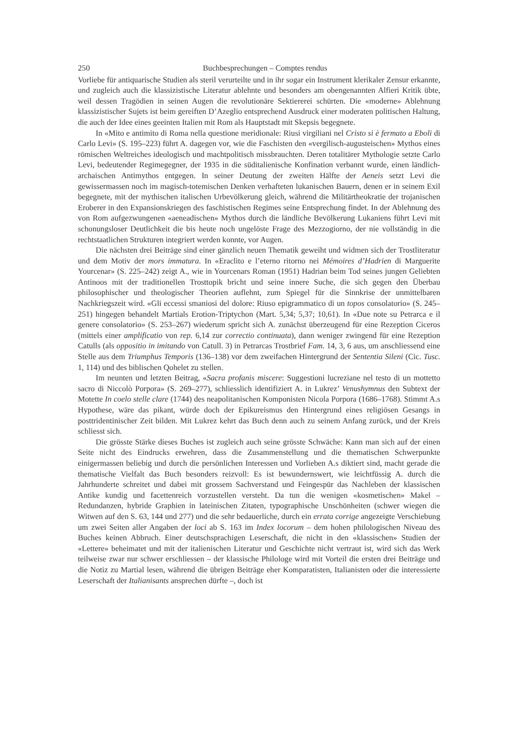250 Buchbesprechungen – Comptes rendus
Vorliebe für antiquarische Studien als steril verurteilte und in ihr sogar ein Instrument klerikaler Zensur erkannte, und zugleich auch die klassizistische Literatur ablehnte und besonders am obengenannten Alfieri Kritik übte, weil dessen Tragödien in seinen Augen die revolutionäre Sektiererei schürten. Die «moderne» Ablehnung klassizistischer Sujets ist beim gereiften D’Azeglio entsprechend Ausdruck einer moderaten politischen Haltung, die auch der Idee eines geeinten Italien mit Rom als Hauptstadt mit Skepsis begegnete.
In «Mito e antimito di Roma nella questione meridionale: Riusi virgiliani nel Cristo si è fermato a Eboli di Carlo Levi» (S. 195–223) führt A. dagegen vor, wie die Faschisten den «vergilisch-augusteischen» Mythos eines römischen Weltreiches ideologisch und machtpolitisch missbrauchten. Deren totalitärer Mythologie setzte Carlo Levi, bedeutender Regimegegner, der 1935 in die süditalienische Konfination verbannt wurde, einen ländlich-archaischen Antimythos entgegen. In seiner Deutung der zweiten Hälfte der Aeneis setzt Levi die gewissermassen noch im magisch-totemischen Denken verhafteten lukanischen Bauern, denen er in seinem Exil begegnete, mit der mythischen italischen Urbevölkerung gleich, während die Militärtheokratie der trojanischen Eroberer in den Expansionskriegen des faschistischen Regimes seine Entsprechung findet. In der Ablehnung des von Rom aufgezwungenen «aeneadischen» Mythos durch die ländliche Bevölkerung Lukaniens führt Levi mit schonungsloser Deutlichkeit die bis heute noch ungelöste Frage des Mezzogiorno, der nie vollständig in die rechtstaatlichen Strukturen integriert werden konnte, vor Augen.
Die nächsten drei Beiträge sind einer gänzlich neuen Thematik geweiht und widmen sich der Trostliteratur und dem Motiv der mors immatura. In «Eraclito e l’eterno ritorno nei Mémoires d’Hadrien di Marguerite Yourcenar» (S. 225–242) zeigt A., wie in Yourcenars Roman (1951) Hadrian beim Tod seines jungen Geliebten Antinoos mit der traditionellen Trosttopik bricht und seine innere Suche, die sich gegen den Überbau philosophischer und theologischer Theorien auflehnt, zum Spiegel für die Sinnkrise der unmittelbaren Nachkriegszeit wird. «Gli eccessi smaniosi del dolore: Riuso epigrammatico di un topos consolatorio» (S. 245–251) hingegen behandelt Martials Erotion-Triptychon (Mart. 5,34; 5,37; 10,61). In «Due note su Petrarca e il genere consolatorio» (S. 253–267) wiederum spricht sich A. zunächst überzeugend für eine Rezeption Ciceros (mittels einer amplificatio von rep. 6,14 zur correctio continuata), dann weniger zwingend für eine Rezeption Catulls (als oppositio in imitando von Catull. 3) in Petrarcas Trostbrief Fam. 14, 3, 6 aus, um anschliessend eine Stelle aus dem Triumphus Temporis (136–138) vor dem zweifachen Hintergrund der Sententia Sileni (Cic. Tusc. 1, 114) und des biblischen Qohelet zu stellen.
Im neunten und letzten Beitrag, «Sacra profanis miscere: Suggestioni lucreziane nel testo di un mottetto sacro di Niccolò Porpora» (S. 269–277), schliesslich identifiziert A. in Lukrez’ Venushymnus den Subtext der Motette In coelo stelle clare (1744) des neapolitanischen Komponisten Nicola Porpora (1686–1768). Stimmt A.s Hypothese, wäre das pikant, würde doch der Epikureismus den Hintergrund eines religiösen Gesangs in posttridentinischer Zeit bilden. Mit Lukrez kehrt das Buch denn auch zu seinem Anfang zurück, und der Kreis schliesst sich.
Die grösste Stärke dieses Buches ist zugleich auch seine grösste Schwäche: Kann man sich auf der einen Seite nicht des Eindrucks erwehren, dass die Zusammenstellung und die thematischen Schwerpunkte einigermassen beliebig und durch die persönlichen Interessen und Vorlieben A.s diktiert sind, macht gerade die thematische Vielfalt das Buch besonders reizvoll: Es ist bewundernswert, wie leichtfüssig A. durch die Jahrhunderte schreitet und dabei mit grossem Sachverstand und Feingespür das Nachleben der klassischen Antike kundig und facettenreich vorzustellen versteht. Da tun die wenigen «kosmetischen» Makel – Redundanzen, hybride Graphien in lateinischen Zitaten, typographische Unschönheiten (schwer wiegen die Witwen auf den S. 63, 144 und 277) und die sehr bedauerliche, durch ein errata corrige angezeigte Verschiebung um zwei Seiten aller Angaben der loci ab S. 163 im Index locorum – dem hohen philologischen Niveau des Buches keinen Abbruch. Einer deutschsprachigen Leserschaft, die nicht in den «klassischen» Studien der «Lettere» beheimatet und mit der italienischen Literatur und Geschichte nicht vertraut ist, wird sich das Werk teilweise zwar nur schwer erschliessen – der klassische Philologe wird mit Vorteil die ersten drei Beiträge und die Notiz zu Martial lesen, während die übrigen Beiträge eher Komparatisten, Italianisten oder die interessierte Leserschaft der Italianisants ansprechen dürfte –, doch ist